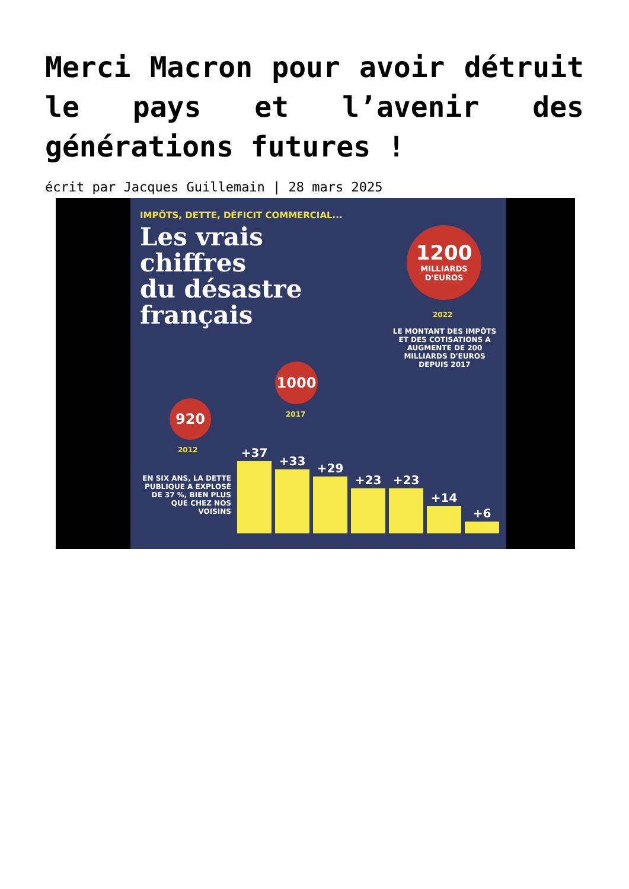Merci Macron pour avoir détruit le pays et l’avenir des générations futures !
écrit par Jacques Guillemain | 28 mars 2025
IMPÔTS, DETTE, DÉFICIT COMMERCIAL...
Les vrais
chiffres
du désastre
français
1200
MILLIARDS D'EUROS
2022
LE MONTANT DES IMPÔTS ET DES COTISATIONS A AUGMENTÉ DE 200 MILLIARDS D'EUROS DEPUIS 2017
1000
2017
920
2012
EN SIX ANS, LA DETTE PUBLIQUE A EXPLOSÉ DE 37 %, BIEN PLUS QUE CHEZ NOS VOISINS
+37
+33
+29
+23
+23
+14
+6